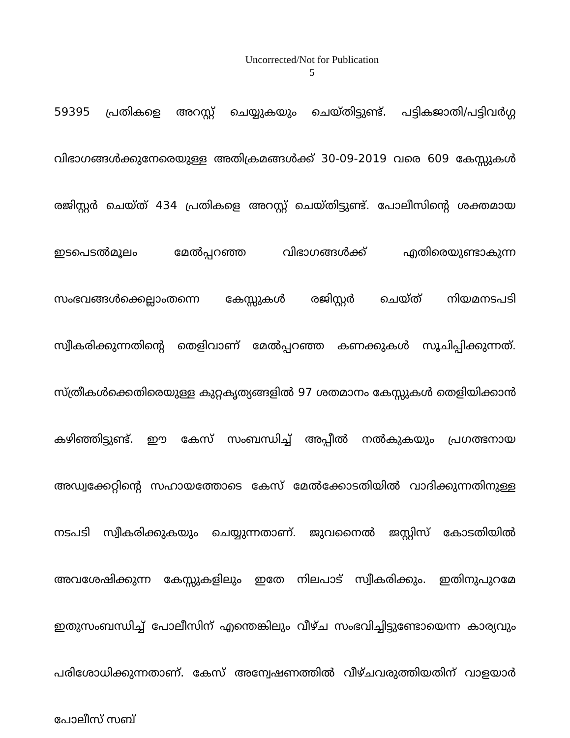Uncorrected/Not for Publication
5
59395 പ്രതികളെ അറസ്റ്റ് ചെയ്യുകയും ചെയ്തിട്ടുണ്ട്. പട്ടികജാതി/പട്ടിവർഗ്ഗ വിഭാഗങ്ങൾക്കുനേരെയുള്ള അതിക്രമങ്ങൾക്ക് 30-09-2019 വരെ 609 കേസ്സുകൾ രജിസ്റ്റർ ചെയ്ത് 434 പ്രതികളെ അറസ്റ്റ് ചെയ്തിട്ടുണ്ട്. പോലീസിന്റെ ശക്തമായ ഇടപെടൽമൂലം മേൽപ്പറഞ്ഞ വിഭാഗങ്ങൾക്ക് എതിരെയുണ്ടാകുന്ന സംഭവങ്ങൾക്കെല്ലാംതന്നെ കേസ്സുകൾ രജിസ്റ്റർ ചെയ്ത് നിയമനടപടി സ്വീകരിക്കുന്നതിന്റെ തെളിവാണ് മേൽപ്പറഞ്ഞ കണക്കുകൾ സൂചിപ്പിക്കുന്നത്. സ്ത്രീകൾക്കെതിരെയുള്ള കുറ്റകൃത്യങ്ങളിൽ 97 ശതമാനം കേസ്സുകൾ തെളിയിക്കാൻ കഴിഞ്ഞിട്ടുണ്ട്. ഈ കേസ് സംബന്ധിച്ച് അപ്പീൽ നൽകുകയും പ്രഗത്ഭനായ അഡ്വക്കേറ്റിന്റെ സഹായത്തോടെ കേസ് മേൽക്കോടതിയിൽ വാദിക്കുന്നതിനുള്ള നടപടി സ്വീകരിക്കുകയും ചെയ്യുന്നതാണ്. ജുവനൈൽ ജസ്റ്റിസ് കോടതിയിൽ അവശേഷിക്കുന്ന കേസ്സുകളിലും ഇതേ നിലപാട് സ്വീകരിക്കും. ഇതിനുപുറമേ ഇതുസംബന്ധിച്ച് പോലീസിന് എന്തെങ്കിലും വീഴ്ച സംഭവിച്ചിട്ടുണ്ടോയെന്ന കാര്യവും പരിശോധിക്കുന്നതാണ്. കേസ് അന്വേഷണത്തിൽ വീഴ്ചവരുത്തിയതിന് വാളയാർ പോലീസ് സബ്